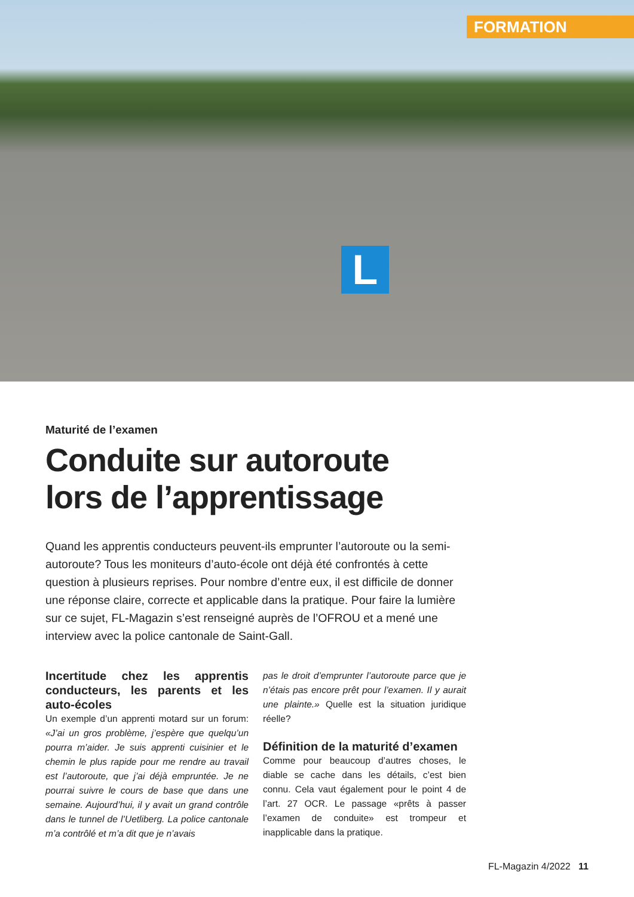FORMATION
L
Maturité de l’examen
Conduite sur autoroute
lors de l’apprentissage
Quand les apprentis conducteurs peuvent-ils emprunter l’autoroute ou la semi-autoroute? Tous les moniteurs d’auto-école ont déjà été confrontés à cette question à plusieurs reprises. Pour nombre d’entre eux, il est difficile de donner une réponse claire, correcte et applicable dans la pratique. Pour faire la lumière sur ce sujet, FL-Magazin s’est renseigné auprès de l’OFROU et a mené une interview avec la police cantonale de Saint-Gall.
Incertitude chez les apprentis conducteurs, les parents et les auto-écoles
Un exemple d’un apprenti motard sur un forum: «J’ai un gros problème, j’espère que quelqu’un pourra m’aider. Je suis apprenti cuisinier et le chemin le plus rapide pour me rendre au travail est l’autoroute, que j’ai déjà empruntée. Je ne pourrai suivre le cours de base que dans une semaine. Aujourd’hui, il y avait un grand contrôle dans le tunnel de l’Uetliberg. La police cantonale m’a contrôlé et m’a dit que je n’avais
pas le droit d’emprunter l’autoroute parce que je n’étais pas encore prêt pour l’examen. Il y aurait une plainte.» Quelle est la situation juridique réelle?
Définition de la maturité d’examen
Comme pour beaucoup d’autres choses, le diable se cache dans les détails, c’est bien connu. Cela vaut également pour le point 4 de l’art. 27 OCR. Le passage «prêts à passer l’examen de conduite» est trompeur et inapplicable dans la pratique.
FL-Magazin 4/2022 11